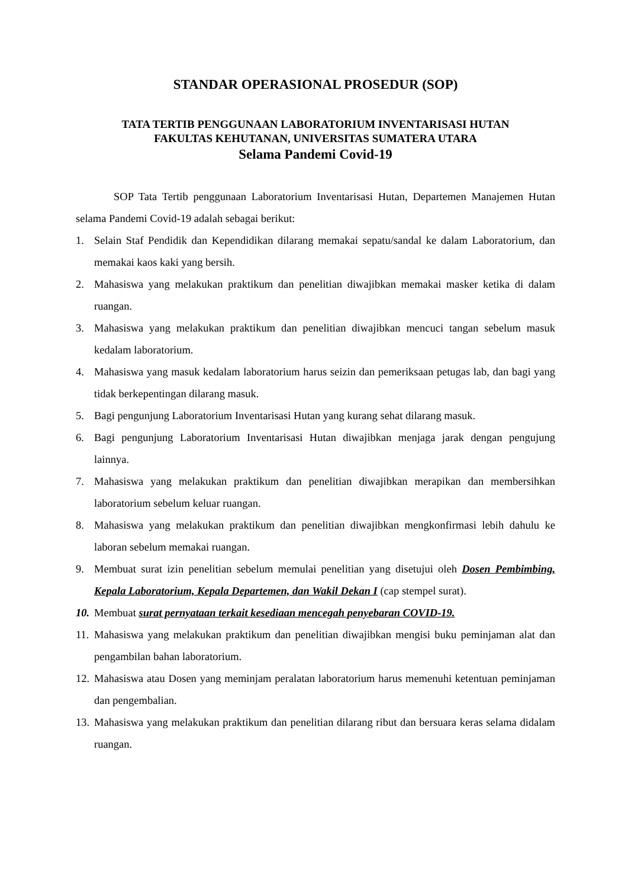STANDAR OPERASIONAL PROSEDUR (SOP)
TATA TERTIB PENGGUNAAN LABORATORIUM INVENTARISASI HUTAN
FAKULTAS KEHUTANAN, UNIVERSITAS SUMATERA UTARA
Selama Pandemi Covid-19
SOP Tata Tertib penggunaan Laboratorium Inventarisasi Hutan, Departemen Manajemen Hutan selama Pandemi Covid-19 adalah sebagai berikut:
1. Selain Staf Pendidik dan Kependidikan dilarang memakai sepatu/sandal ke dalam Laboratorium, dan memakai kaos kaki yang bersih.
2. Mahasiswa yang melakukan praktikum dan penelitian diwajibkan memakai masker ketika di dalam ruangan.
3. Mahasiswa yang melakukan praktikum dan penelitian diwajibkan mencuci tangan sebelum masuk kedalam laboratorium.
4. Mahasiswa yang masuk kedalam laboratorium harus seizin dan pemeriksaan petugas lab, dan bagi yang tidak berkepentingan dilarang masuk.
5. Bagi pengunjung Laboratorium Inventarisasi Hutan yang kurang sehat dilarang masuk.
6. Bagi pengunjung Laboratorium Inventarisasi Hutan diwajibkan menjaga jarak dengan pengujung lainnya.
7. Mahasiswa yang melakukan praktikum dan penelitian diwajibkan merapikan dan membersihkan laboratorium sebelum keluar ruangan.
8. Mahasiswa yang melakukan praktikum dan penelitian diwajibkan mengkonfirmasi lebih dahulu ke laboran sebelum memakai ruangan.
9. Membuat surat izin penelitian sebelum memulai penelitian yang disetujui oleh Dosen Pembimbing, Kepala Laboratorium, Kepala Departemen, dan Wakil Dekan I (cap stempel surat).
10. Membuat surat pernyataan terkait kesediaan mencegah penyebaran COVID-19.
11. Mahasiswa yang melakukan praktikum dan penelitian diwajibkan mengisi buku peminjaman alat dan pengambilan bahan laboratorium.
12. Mahasiswa atau Dosen yang meminjam peralatan laboratorium harus memenuhi ketentuan peminjaman dan pengembalian.
13. Mahasiswa yang melakukan praktikum dan penelitian dilarang ribut dan bersuara keras selama didalam ruangan.